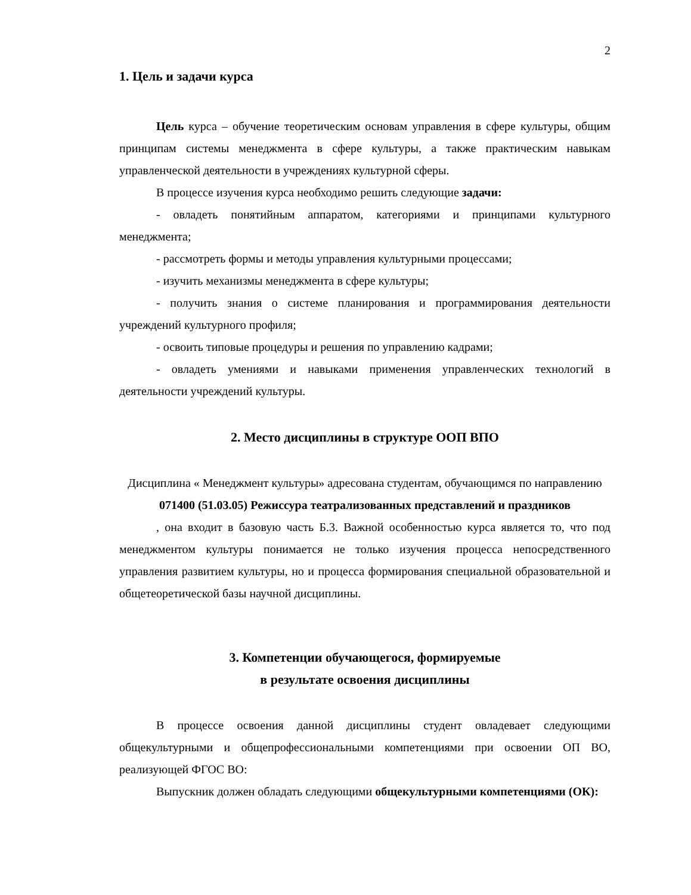2
1. Цель и задачи курса
Цель курса – обучение теоретическим основам управления в сфере культуры, общим принципам системы менеджмента в сфере культуры, а также практическим навыкам управленческой деятельности в учреждениях культурной сферы.
В процессе изучения курса необходимо решить следующие задачи:
- овладеть понятийным аппаратом, категориями и принципами культурного менеджмента;
- рассмотреть формы и методы управления культурными процессами;
- изучить механизмы менеджмента в сфере культуры;
- получить знания о системе планирования и программирования деятельности учреждений культурного профиля;
- освоить типовые процедуры и решения по управлению кадрами;
- овладеть умениями и навыками применения управленческих технологий в деятельности учреждений культуры.
2. Место дисциплины в структуре ООП ВПО
Дисциплина « Менеджмент культуры» адресована студентам, обучающимся по направлению 071400 (51.03.05) Режиссура театрализованных представлений и праздников
, она входит в базовую часть Б.3. Важной особенностью курса является то, что под менеджментом культуры понимается не только изучения процесса непосредственного управления развитием культуры, но и процесса формирования специальной образовательной и общетеоретической базы научной дисциплины.
3. Компетенции обучающегося, формируемые
в результате освоения дисциплины
В процессе освоения данной дисциплины студент овладевает следующими общекультурными и общепрофессиональными компетенциями при освоении ОП ВО, реализующей ФГОС ВО:
Выпускник должен обладать следующими общекультурными компетенциями (ОК):